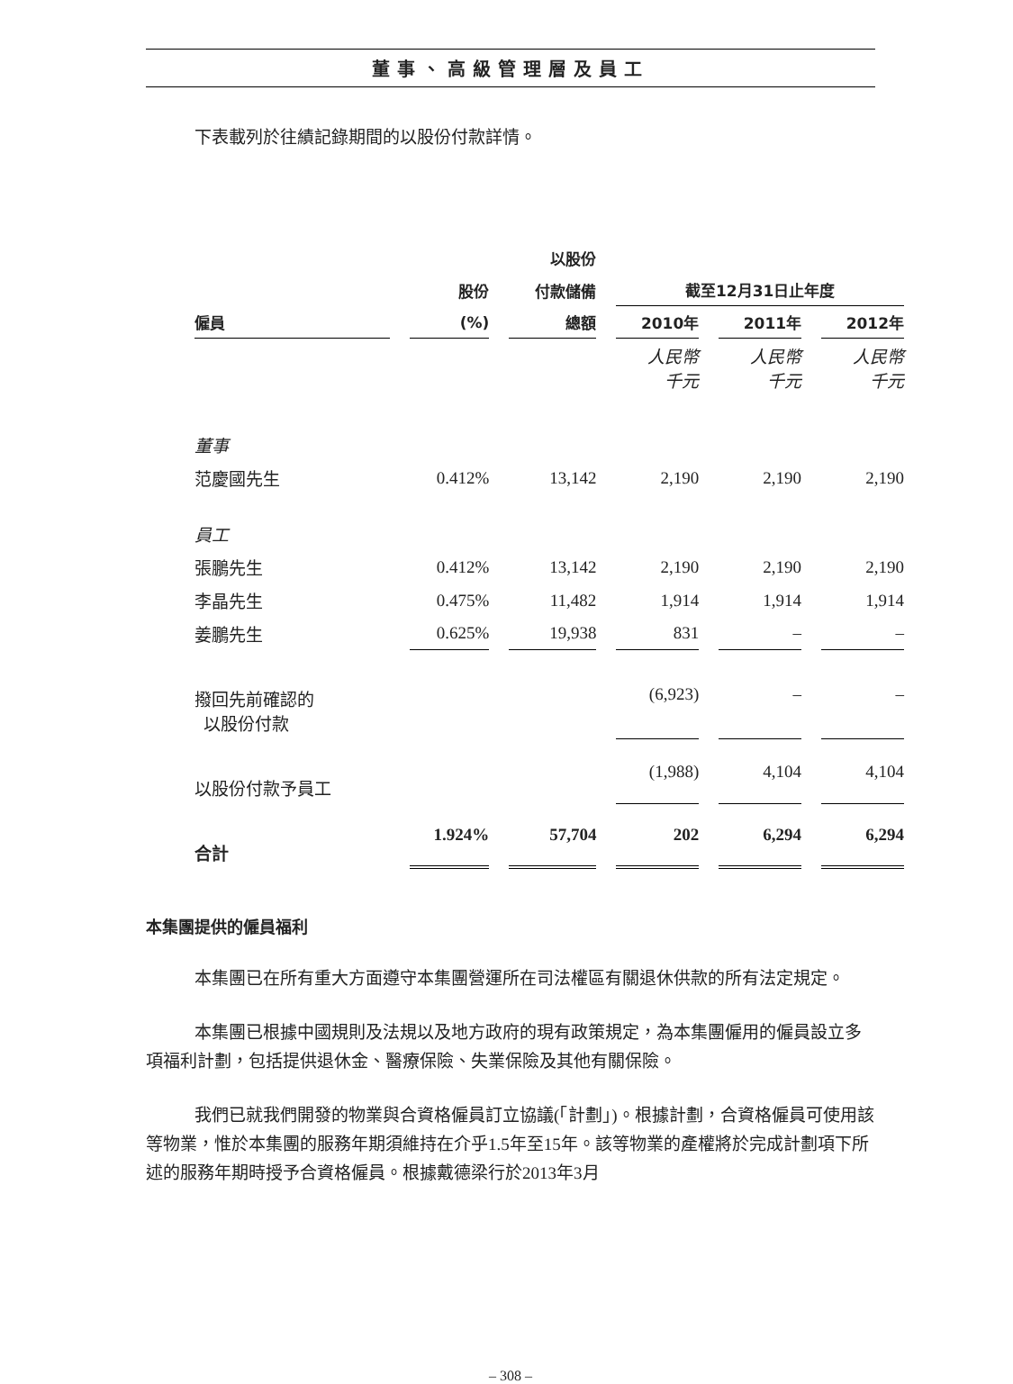董事、高級管理層及員工
下表載列於往績記錄期間的以股份付款詳情。
| | | 以股份 | | | |
| --- | --- | --- | --- | --- | --- |
| | 股份 | 付款儲備 | 截至12月31日止年度 | | |
| 僱員 | (%) | 總額 | 2010年 | 2011年 | 2012年 |
| | | | 人民幣 千元 | 人民幣 千元 | 人民幣 千元 |
| 董事 | | | | | |
| 范慶國先生 | 0.412% | 13,142 | 2,190 | 2,190 | 2,190 |
| 員工 | | | | | |
| 張鵬先生 | 0.412% | 13,142 | 2,190 | 2,190 | 2,190 |
| 李晶先生 | 0.475% | 11,482 | 1,914 | 1,914 | 1,914 |
| 姜鵬先生 | 0.625% | 19,938 | 831 | – | – |
| 撥回先前確認的 以股份付款 | | | (6,923) | – | – |
| 以股份付款予員工 | | | (1,988) | 4,104 | 4,104 |
| 合計 | 1.924% | 57,704 | 202 | 6,294 | 6,294 |
本集團提供的僱員福利
本集團已在所有重大方面遵守本集團營運所在司法權區有關退休供款的所有法定規定。
本集團已根據中國規則及法規以及地方政府的現有政策規定，為本集團僱用的僱員設立多項福利計劃，包括提供退休金、醫療保險、失業保險及其他有關保險。
我們已就我們開發的物業與合資格僱員訂立協議(「計劃」)。根據計劃，合資格僱員可使用該等物業，惟於本集團的服務年期須維持在介乎1.5年至15年。該等物業的產權將於完成計劃項下所述的服務年期時授予合資格僱員。根據戴德梁行於2013年3月
– 308 –